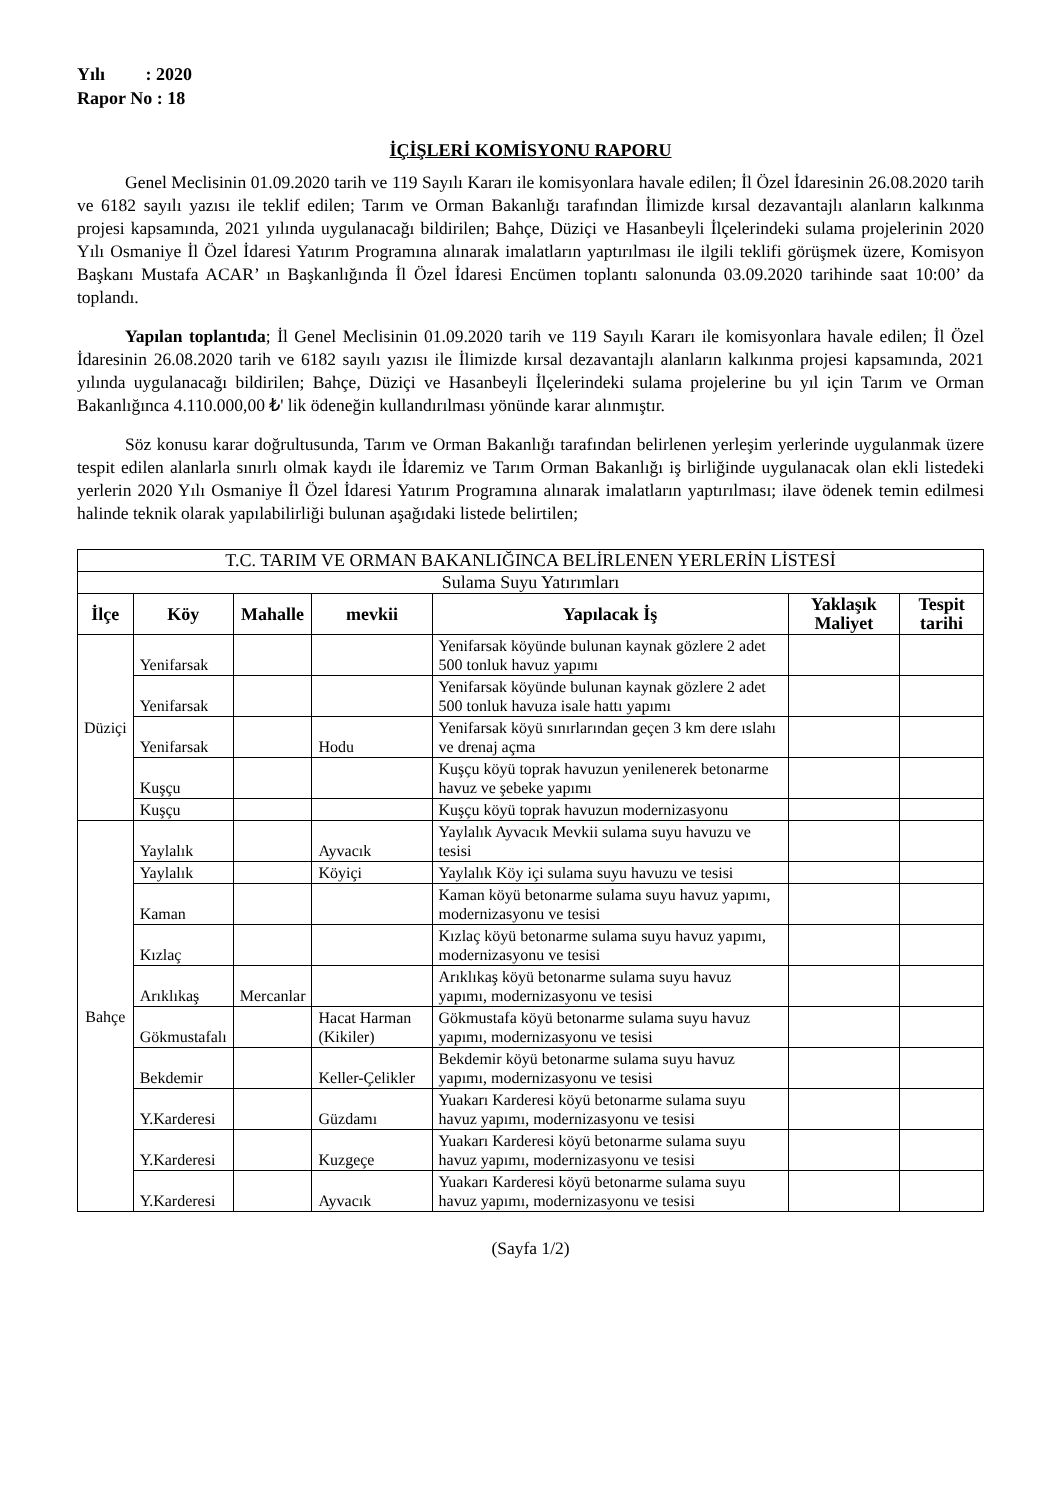Yılı : 2020
Rapor No : 18
İÇİŞLERİ KOMİSYONU RAPORU
Genel Meclisinin 01.09.2020 tarih ve 119 Sayılı Kararı ile komisyonlara havale edilen; İl Özel İdaresinin 26.08.2020 tarih ve 6182 sayılı yazısı ile teklif edilen; Tarım ve Orman Bakanlığı tarafından İlimizde kırsal dezavantajlı alanların kalkınma projesi kapsamında, 2021 yılında uygulanacağı bildirilen; Bahçe, Düziçi ve Hasanbeyli İlçelerindeki sulama projelerinin 2020 Yılı Osmaniye İl Özel İdaresi Yatırım Programına alınarak imalatların yaptırılması ile ilgili teklifi görüşmek üzere, Komisyon Başkanı Mustafa ACAR’ ın Başkanlığında İl Özel İdaresi Encümen toplantı salonunda 03.09.2020 tarihinde saat 10:00’ da toplandı.
Yapılan toplantıda; İl Genel Meclisinin 01.09.2020 tarih ve 119 Sayılı Kararı ile komisyonlara havale edilen; İl Özel İdaresinin 26.08.2020 tarih ve 6182 sayılı yazısı ile İlimizde kırsal dezavantajlı alanların kalkınma projesi kapsamında, 2021 yılında uygulanacağı bildirilen; Bahçe, Düziçi ve Hasanbeyli İlçelerindeki sulama projelerine bu yıl için Tarım ve Orman Bakanlığınca 4.110.000,00 ₺' lik ödeneğin kullandırılması yönünde karar alınmıştır.
Söz konusu karar doğrultusunda, Tarım ve Orman Bakanlığı tarafından belirlenen yerleşim yerlerinde uygulanmak üzere tespit edilen alanlarla sınırlı olmak kaydı ile İdaremiz ve Tarım Orman Bakanlığı iş birliğinde uygulanacak olan ekli listedeki yerlerin 2020 Yılı Osmaniye İl Özel İdaresi Yatırım Programına alınarak imalatların yaptırılması; ilave ödenek temin edilmesi halinde teknik olarak yapılabilirliği bulunan aşağıdaki listede belirtilen;
| T.C. TARIM VE ORMAN BAKANLIĞINCA BELİRLENEN YERLERİN LİSTESİ | | | | | | |
| Sulama Suyu Yatırımları | | | | | | |
| İlçe | Köy | Mahalle | mevkii | Yapılacak İş | Yaklaşık Maliyet | Tespit tarihi |
| Düziçi | Yenifarsak | | | Yenifarsak köyünde bulunan kaynak gözlere 2 adet 500 tonluk havuz yapımı | | |
| | Yenifarsak | | | Yenifarsak köyünde bulunan kaynak gözlere 2 adet 500 tonluk havuza isale hattı yapımı | | |
| | Yenifarsak | | Hodu | Yenifarsak köyü sınırlarından geçen 3 km dere ıslahı ve drenaj açma | | |
| | Kuşçu | | | Kuşçu köyü toprak havuzun yenilenerek betonarme havuz ve şebeke yapımı | | |
| | Kuşçu | | | Kuşçu köyü toprak havuzun modernizasyonu | | |
| Bahçe | Yaylalık | | Ayvacık | Yaylalık Ayvacık Mevkii sulama suyu havuzu ve tesisi | | |
| | Yaylalık | | Köyiçi | Yaylalık Köy içi sulama suyu havuzu ve tesisi | | |
| | Kaman | | | Kaman köyü betonarme sulama suyu havuz yapımı, modernizasyonu ve tesisi | | |
| | Kızlaç | | | Kızlaç köyü betonarme sulama suyu havuz yapımı, modernizasyonu ve tesisi | | |
| | Arıklıkaş | Mercanlar | | Arıklıkaş köyü betonarme sulama suyu havuz yapımı, modernizasyonu ve tesisi | | |
| | Gökmustafalı | | Hacat Harman (Kikiler) | Gökmustafa köyü betonarme sulama suyu havuz yapımı, modernizasyonu ve tesisi | | |
| | Bekdemir | | Keller-Çelikler | Bekdemir köyü betonarme sulama suyu havuz yapımı, modernizasyonu ve tesisi | | |
| | Y.Karderesi | | Güzdamı | Yuakarı Karderesi köyü betonarme sulama suyu havuz yapımı, modernizasyonu ve tesisi | | |
| | Y.Karderesi | | Kuzgeçe | Yuakarı Karderesi köyü betonarme sulama suyu havuz yapımı, modernizasyonu ve tesisi | | |
| | Y.Karderesi | | Ayvacık | Yuakarı Karderesi köyü betonarme sulama suyu havuz yapımı, modernizasyonu ve tesisi | | |
(Sayfa 1/2)